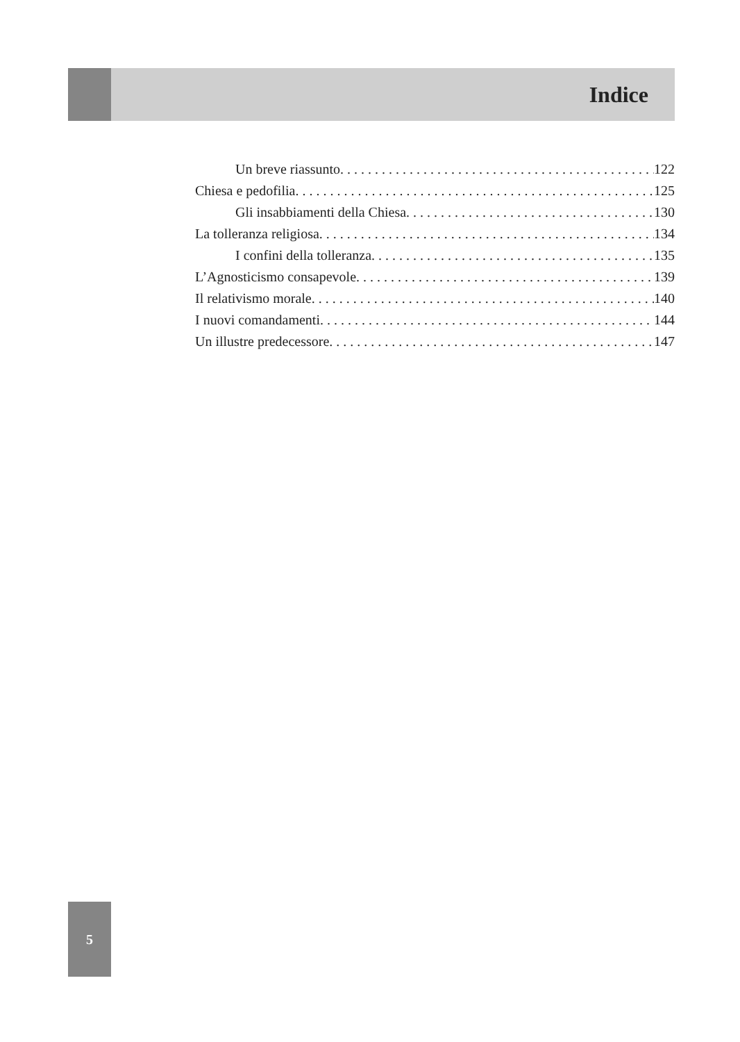Indice
Un breve riassunto 122
Chiesa e pedofilia 125
Gli insabbiamenti della Chiesa 130
La tolleranza religiosa 134
I confini della tolleranza 135
L’Agnosticismo consapevole 139
Il relativismo morale 140
I nuovi comandamenti 144
Un illustre predecessore 147
5